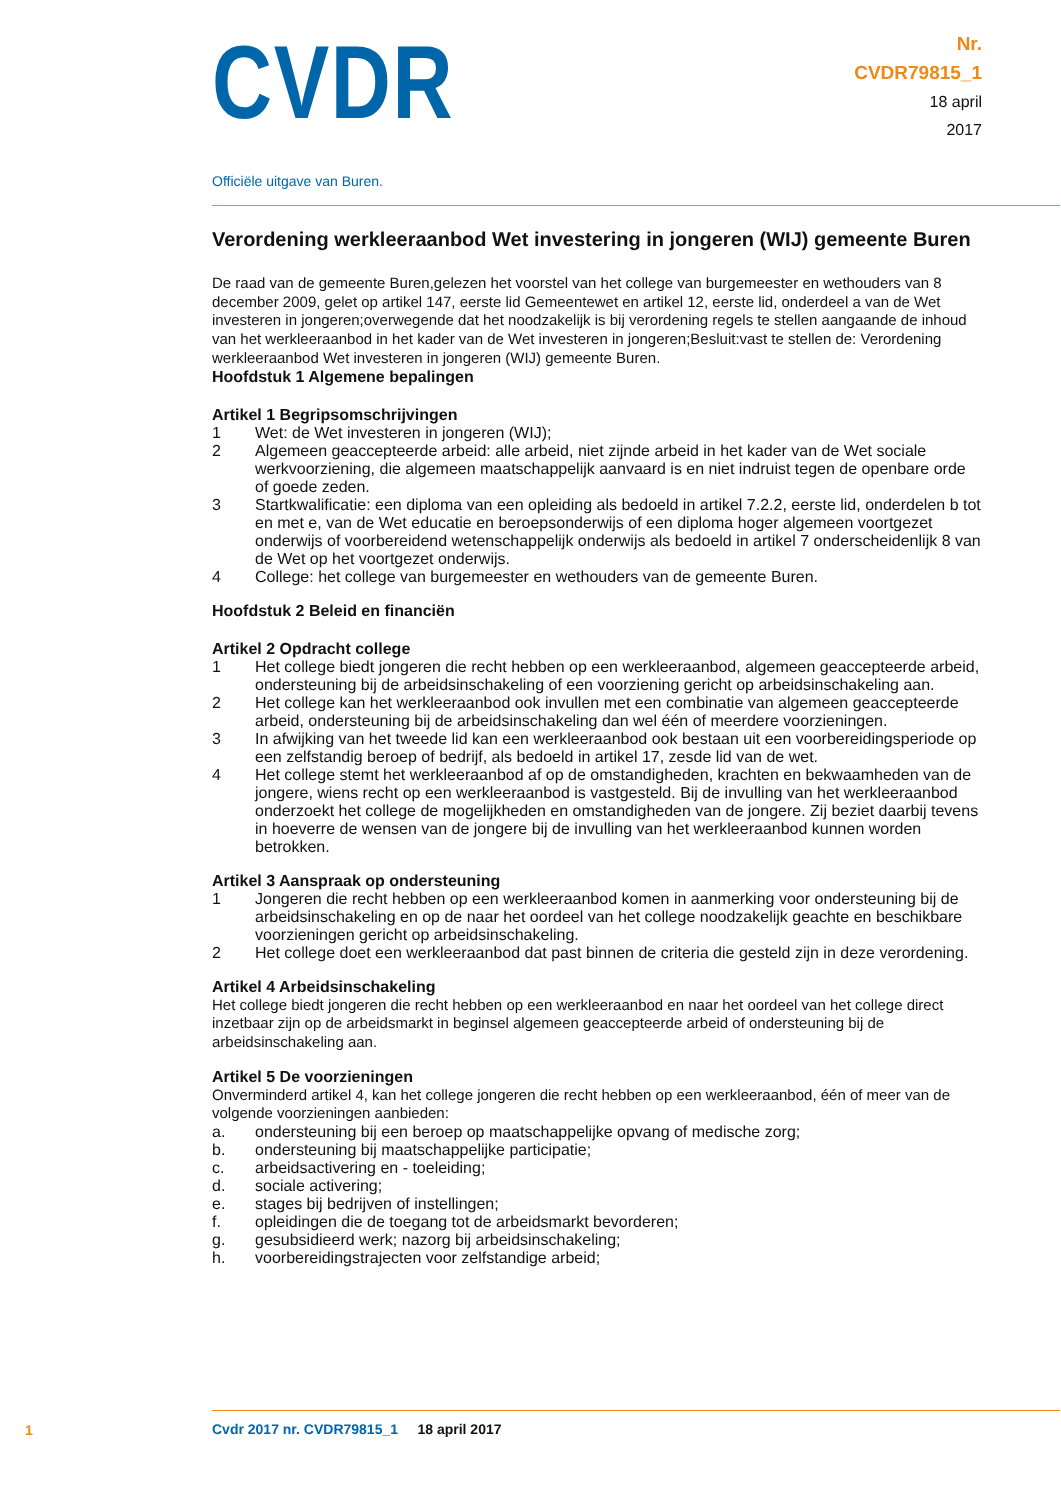CVDR
Nr.
CVDR79815_1
18 april
2017
Officiële uitgave van Buren.
Verordening werkleeraanbod Wet investering in jongeren (WIJ) gemeente Buren
De raad van de gemeente Buren,gelezen het voorstel van het college van burgemeester en wethouders van 8 december 2009, gelet op artikel 147, eerste lid Gemeentewet en artikel 12, eerste lid, onderdeel a van de Wet investeren in jongeren;overwegende dat het noodzakelijk is bij verordening regels te stellen aangaande de inhoud van het werkleeraanbod in het kader van de Wet investeren in jongeren;Besluit:vast te stellen de: Verordening werkleeraanbod Wet investeren in jongeren (WIJ) gemeente Buren.
Hoofdstuk 1 Algemene bepalingen
Artikel 1 Begripsomschrijvingen
1 Wet: de Wet investeren in jongeren (WIJ);
2 Algemeen geaccepteerde arbeid: alle arbeid, niet zijnde arbeid in het kader van de Wet sociale werkvoorziening, die algemeen maatschappelijk aanvaard is en niet indruist tegen de openbare orde of goede zeden.
3 Startkwalificatie: een diploma van een opleiding als bedoeld in artikel 7.2.2, eerste lid, onderdelen b tot en met e, van de Wet educatie en beroepsonderwijs of een diploma hoger algemeen voortgezet onderwijs of voorbereidend wetenschappelijk onderwijs als bedoeld in artikel 7 onderscheidenlijk 8 van de Wet op het voortgezet onderwijs.
4 College: het college van burgemeester en wethouders van de gemeente Buren.
Hoofdstuk 2 Beleid en financiën
Artikel 2 Opdracht college
1 Het college biedt jongeren die recht hebben op een werkleeraanbod, algemeen geaccepteerde arbeid, ondersteuning bij de arbeidsinschakeling of een voorziening gericht op arbeidsinschakeling aan.
2 Het college kan het werkleeraanbod ook invullen met een combinatie van algemeen geaccepteerde arbeid, ondersteuning bij de arbeidsinschakeling dan wel één of meerdere voorzieningen.
3 In afwijking van het tweede lid kan een werkleeraanbod ook bestaan uit een voorbereidingsperiode op een zelfstandig beroep of bedrijf, als bedoeld in artikel 17, zesde lid van de wet.
4 Het college stemt het werkleeraanbod af op de omstandigheden, krachten en bekwaamheden van de jongere, wiens recht op een werkleeraanbod is vastgesteld. Bij de invulling van het werkleeraanbod onderzoekt het college de mogelijkheden en omstandigheden van de jongere. Zij beziet daarbij tevens in hoeverre de wensen van de jongere bij de invulling van het werkleeraanbod kunnen worden betrokken.
Artikel 3 Aanspraak op ondersteuning
1 Jongeren die recht hebben op een werkleeraanbod komen in aanmerking voor ondersteuning bij de arbeidsinschakeling en op de naar het oordeel van het college noodzakelijk geachte en beschikbare voorzieningen gericht op arbeidsinschakeling.
2 Het college doet een werkleeraanbod dat past binnen de criteria die gesteld zijn in deze verordening.
Artikel 4 Arbeidsinschakeling
Het college biedt jongeren die recht hebben op een werkleeraanbod en naar het oordeel van het college direct inzetbaar zijn op de arbeidsmarkt in beginsel algemeen geaccepteerde arbeid of ondersteuning bij de arbeidsinschakeling aan.
Artikel 5 De voorzieningen
Onverminderd artikel 4, kan het college jongeren die recht hebben op een werkleeraanbod, één of meer van de volgende voorzieningen aanbieden:
a. ondersteuning bij een beroep op maatschappelijke opvang of medische zorg;
b. ondersteuning bij maatschappelijke participatie;
c. arbeidsactivering en - toeleiding;
d. sociale activering;
e. stages bij bedrijven of instellingen;
f. opleidingen die de toegang tot de arbeidsmarkt bevorderen;
g. gesubsidieerd werk; nazorg bij arbeidsinschakeling;
h. voorbereidingstrajecten voor zelfstandige arbeid;
1
Cvdr 2017 nr. CVDR79815_1 18 april 2017